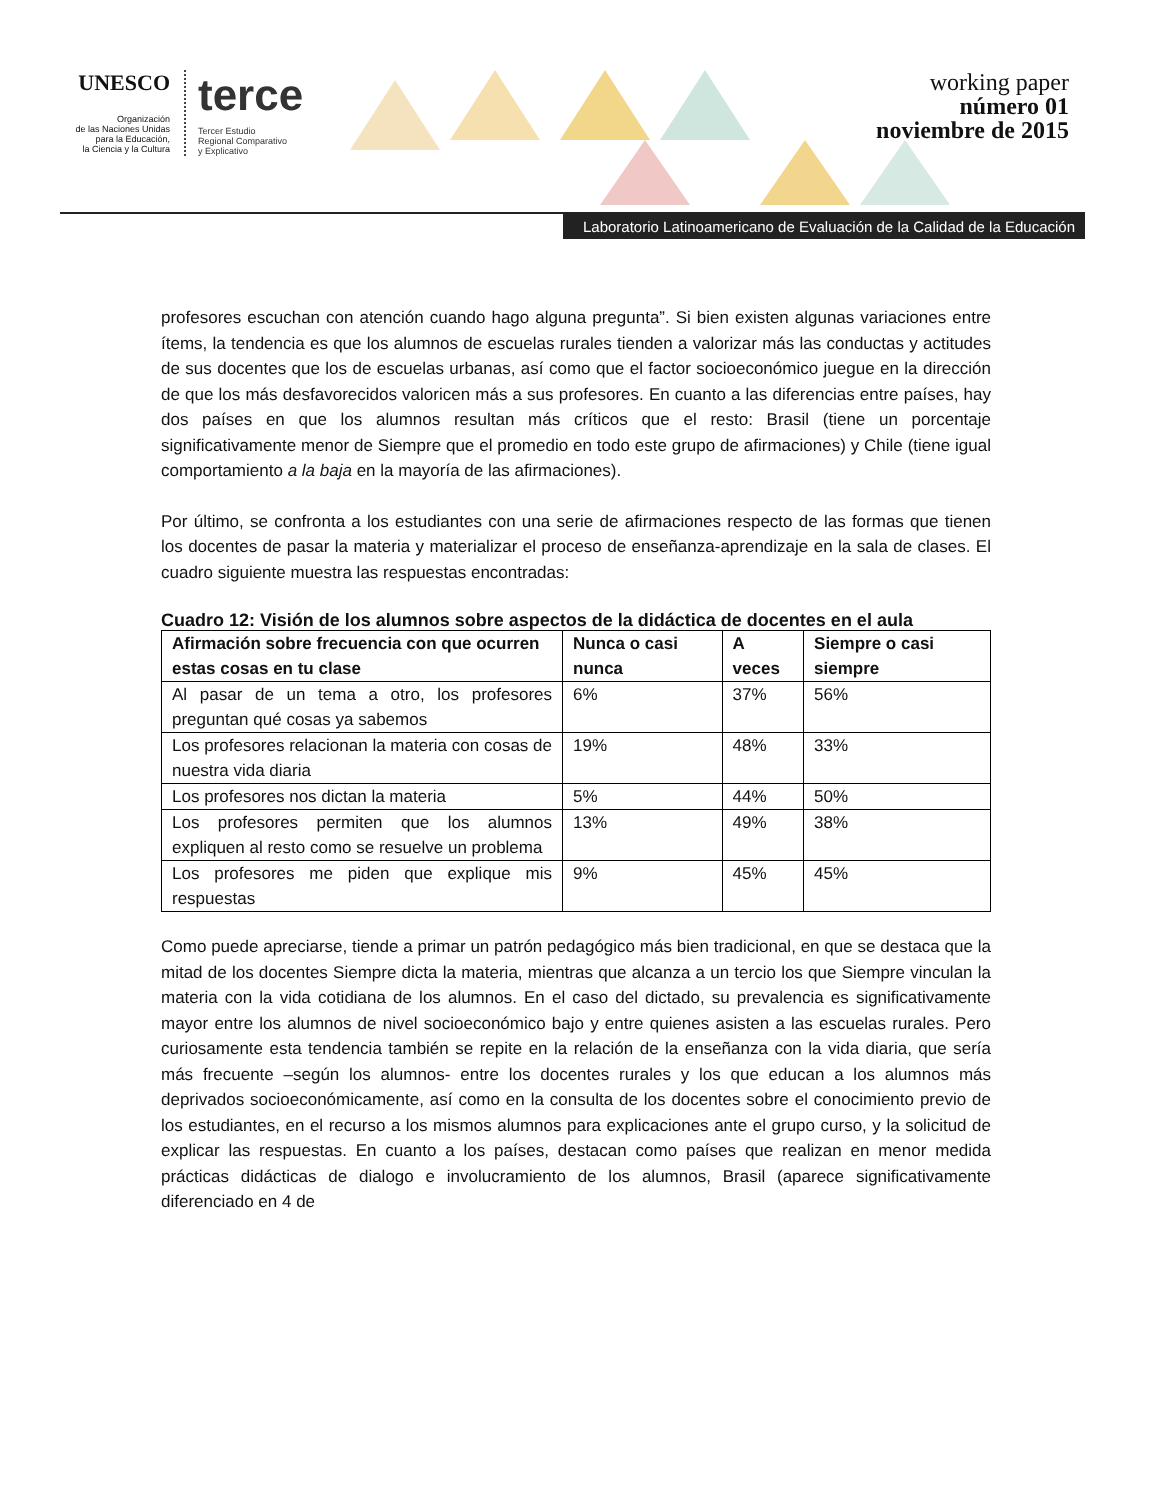UNESCO
Organización
de las Naciones Unidas
para la Educación,
la Ciencia y la Cultura
terce
Tercer Estudio
Regional Comparativo
y Explicativo
working paper
número 01
noviembre de 2015
Laboratorio Latinoamericano de Evaluación de la Calidad de la Educación
profesores escuchan con atención cuando hago alguna pregunta”. Si bien existen algunas variaciones entre ítems, la tendencia es que los alumnos de escuelas rurales tienden a valorizar más las conductas y actitudes de sus docentes que los de escuelas urbanas, así como que el factor socioeconómico juegue en la dirección de que los más desfavorecidos valoricen más a sus profesores. En cuanto a las diferencias entre países, hay dos países en que los alumnos resultan más críticos que el resto: Brasil (tiene un porcentaje significativamente menor de Siempre que el promedio en todo este grupo de afirmaciones) y Chile (tiene igual comportamiento a la baja en la mayoría de las afirmaciones).
Por último, se confronta a los estudiantes con una serie de afirmaciones respecto de las formas que tienen los docentes de pasar la materia y materializar el proceso de enseñanza-aprendizaje en la sala de clases. El cuadro siguiente muestra las respuestas encontradas:
Cuadro 12: Visión de los alumnos sobre aspectos de la didáctica de docentes en el aula
| Afirmación sobre frecuencia con que ocurren estas cosas en tu clase | Nunca o casi nunca | A veces | Siempre o casi siempre |
| --- | --- | --- | --- |
| Al pasar de un tema a otro, los profesores preguntan qué cosas ya sabemos | 6% | 37% | 56% |
| Los profesores relacionan la materia con cosas de nuestra vida diaria | 19% | 48% | 33% |
| Los profesores nos dictan la materia | 5% | 44% | 50% |
| Los profesores permiten que los alumnos expliquen al resto como se resuelve un problema | 13% | 49% | 38% |
| Los profesores me piden que explique mis respuestas | 9% | 45% | 45% |
Como puede apreciarse, tiende a primar un patrón pedagógico más bien tradicional, en que se destaca que la mitad de los docentes Siempre dicta la materia, mientras que alcanza a un tercio los que Siempre vinculan la materia con la vida cotidiana de los alumnos. En el caso del dictado, su prevalencia es significativamente mayor entre los alumnos de nivel socioeconómico bajo y entre quienes asisten a las escuelas rurales. Pero curiosamente esta tendencia también se repite en la relación de la enseñanza con la vida diaria, que sería más frecuente –según los alumnos- entre los docentes rurales y los que educan a los alumnos más deprivados socioeconómicamente, así como en la consulta de los docentes sobre el conocimiento previo de los estudiantes, en el recurso a los mismos alumnos para explicaciones ante el grupo curso, y la solicitud de explicar las respuestas. En cuanto a los países, destacan como países que realizan en menor medida prácticas didácticas de dialogo e involucramiento de los alumnos, Brasil (aparece significativamente diferenciado en 4 de